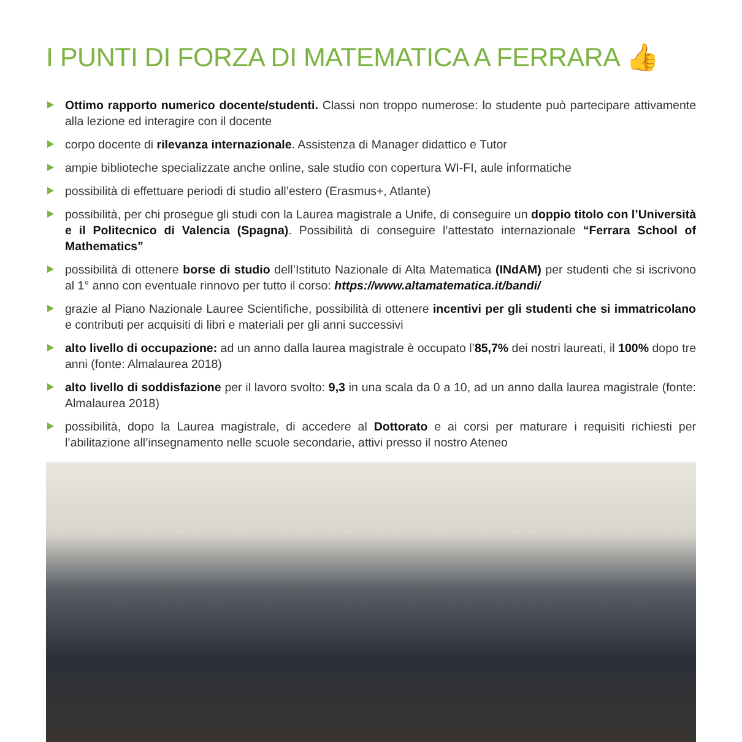I PUNTI DI FORZA DI MATEMATICA A FERRARA 👍
Ottimo rapporto numerico docente/studenti. Classi non troppo numerose: lo studente può partecipare attivamente alla lezione ed interagire con il docente
corpo docente di rilevanza internazionale. Assistenza di Manager didattico e Tutor
ampie biblioteche specializzate anche online, sale studio con copertura WI-FI, aule informatiche
possibilità di effettuare periodi di studio all’estero (Erasmus+, Atlante)
possibilità, per chi prosegue gli studi con la Laurea magistrale a Unife, di conseguire un doppio titolo con l’Università e il Politecnico di Valencia (Spagna). Possibilità di conseguire l’attestato internazionale “Ferrara School of Mathematics”
possibilità di ottenere borse di studio dell’Istituto Nazionale di Alta Matematica (INdAM) per studenti che si iscrivono al 1° anno con eventuale rinnovo per tutto il corso: https://www.altamatematica.it/bandi/
grazie al Piano Nazionale Lauree Scientifiche, possibilità di ottenere incentivi per gli studenti che si immatricolano e contributi per acquisiti di libri e materiali per gli anni successivi
alto livello di occupazione: ad un anno dalla laurea magistrale è occupato l’85,7% dei nostri laureati, il 100% dopo tre anni (fonte: Almalaurea 2018)
alto livello di soddisfazione per il lavoro svolto: 9,3 in una scala da 0 a 10, ad un anno dalla laurea magistrale (fonte: Almalaurea 2018)
possibilità, dopo la Laurea magistrale, di accedere al Dottorato e ai corsi per maturare i requisiti richiesti per l’abilitazione all’insegnamento nelle scuole secondarie, attivi presso il nostro Ateneo